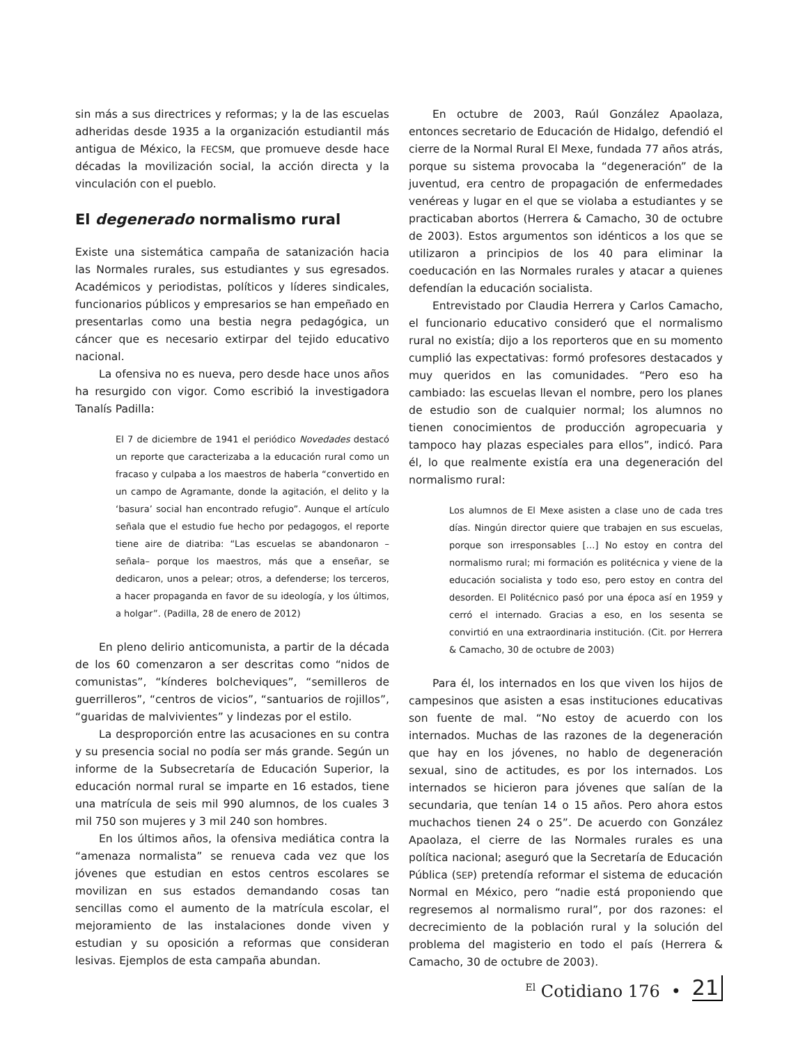sin más a sus directrices y reformas; y la de las escuelas adheridas desde 1935 a la organización estudiantil más antigua de México, la FECSM, que promueve desde hace décadas la movilización social, la acción directa y la vinculación con el pueblo.
El degenerado normalismo rural
Existe una sistemática campaña de satanización hacia las Normales rurales, sus estudiantes y sus egresados. Académicos y periodistas, políticos y líderes sindicales, funcionarios públicos y empresarios se han empeñado en presentarlas como una bestia negra pedagógica, un cáncer que es necesario extirpar del tejido educativo nacional.
La ofensiva no es nueva, pero desde hace unos años ha resurgido con vigor. Como escribió la investigadora Tanalís Padilla:
El 7 de diciembre de 1941 el periódico Novedades destacó un reporte que caracterizaba a la educación rural como un fracaso y culpaba a los maestros de haberla “convertido en un campo de Agramante, donde la agitación, el delito y la ‘basura’ social han encontrado refugio”. Aunque el artículo señala que el estudio fue hecho por pedagogos, el reporte tiene aire de diatriba: “Las escuelas se abandonaron –señala– porque los maestros, más que a enseñar, se dedicaron, unos a pelear; otros, a defenderse; los terceros, a hacer propaganda en favor de su ideología, y los últimos, a holgar”. (Padilla, 28 de enero de 2012)
En pleno delirio anticomunista, a partir de la década de los 60 comenzaron a ser descritas como “nidos de comunistas”, “kínderes bolcheviques”, “semilleros de guerrilleros”, “centros de vicios”, “santuarios de rojillos”, “guaridas de malvivientes” y lindezas por el estilo.
La desproporción entre las acusaciones en su contra y su presencia social no podía ser más grande. Según un informe de la Subsecretaría de Educación Superior, la educación normal rural se imparte en 16 estados, tiene una matrícula de seis mil 990 alumnos, de los cuales 3 mil 750 son mujeres y 3 mil 240 son hombres.
En los últimos años, la ofensiva mediática contra la “amenaza normalista” se renueva cada vez que los jóvenes que estudian en estos centros escolares se movilizan en sus estados demandando cosas tan sencillas como el aumento de la matrícula escolar, el mejoramiento de las instalaciones donde viven y estudian y su oposición a reformas que consideran lesivas. Ejemplos de esta campaña abundan.
En octubre de 2003, Raúl González Apaolaza, entonces secretario de Educación de Hidalgo, defendió el cierre de la Normal Rural El Mexe, fundada 77 años atrás, porque su sistema provocaba la “degeneración” de la juventud, era centro de propagación de enfermedades venéreas y lugar en el que se violaba a estudiantes y se practicaban abortos (Herrera & Camacho, 30 de octubre de 2003). Estos argumentos son idénticos a los que se utilizaron a principios de los 40 para eliminar la coeducación en las Normales rurales y atacar a quienes defendían la educación socialista.
Entrevistado por Claudia Herrera y Carlos Camacho, el funcionario educativo consideró que el normalismo rural no existía; dijo a los reporteros que en su momento cumplió las expectativas: formó profesores destacados y muy queridos en las comunidades. “Pero eso ha cambiado: las escuelas llevan el nombre, pero los planes de estudio son de cualquier normal; los alumnos no tienen conocimientos de producción agropecuaria y tampoco hay plazas especiales para ellos”, indicó. Para él, lo que realmente existía era una degeneración del normalismo rural:
Los alumnos de El Mexe asisten a clase uno de cada tres días. Ningún director quiere que trabajen en sus escuelas, porque son irresponsables […] No estoy en contra del normalismo rural; mi formación es politécnica y viene de la educación socialista y todo eso, pero estoy en contra del desorden. El Politécnico pasó por una época así en 1959 y cerró el internado. Gracias a eso, en los sesenta se convirtió en una extraordinaria institución. (Cit. por Herrera & Camacho, 30 de octubre de 2003)
Para él, los internados en los que viven los hijos de campesinos que asisten a esas instituciones educativas son fuente de mal. “No estoy de acuerdo con los internados. Muchas de las razones de la degeneración que hay en los jóvenes, no hablo de degeneración sexual, sino de actitudes, es por los internados. Los internados se hicieron para jóvenes que salían de la secundaria, que tenían 14 o 15 años. Pero ahora estos muchachos tienen 24 o 25”. De acuerdo con González Apaolaza, el cierre de las Normales rurales es una política nacional; aseguró que la Secretaría de Educación Pública (SEP) pretendía reformar el sistema de educación Normal en México, pero “nadie está proponiendo que regresemos al normalismo rural”, por dos razones: el decrecimiento de la población rural y la solución del problema del magisterio en todo el país (Herrera & Camacho, 30 de octubre de 2003).
<sup>El</sup> Cotidiano 176 • 21